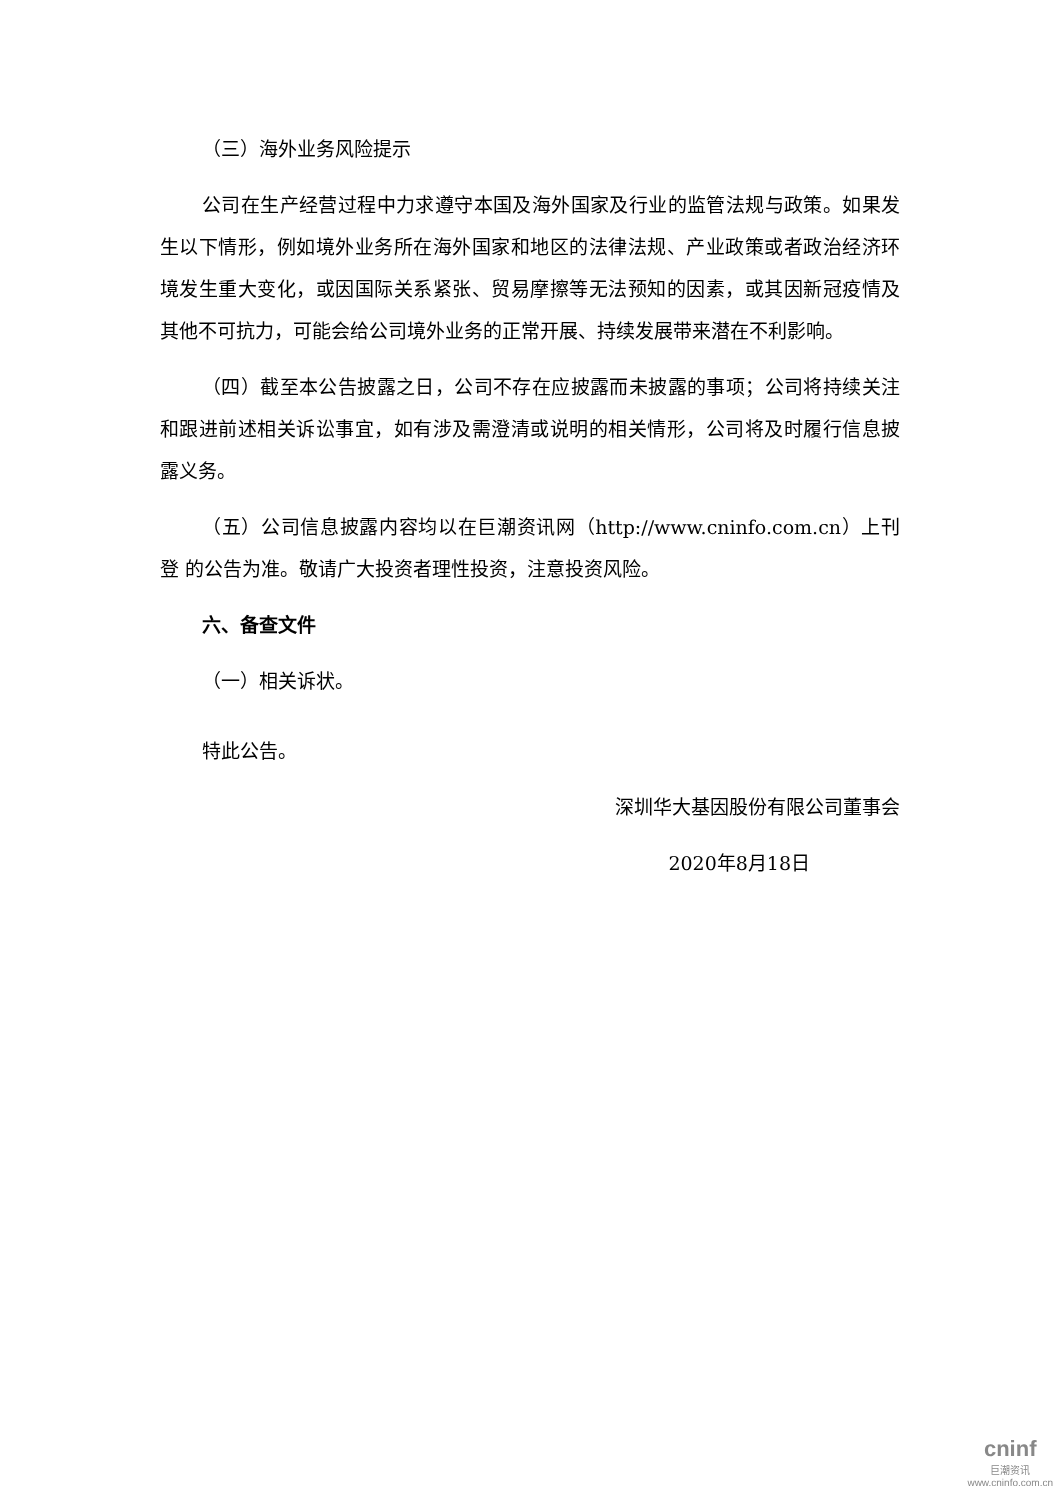（三）海外业务风险提示
公司在生产经营过程中力求遵守本国及海外国家及行业的监管法规与政策。如果发生以下情形，例如境外业务所在海外国家和地区的法律法规、产业政策或者政治经济环境发生重大变化，或因国际关系紧张、贸易摩擦等无法预知的因素，或其因新冠疫情及其他不可抗力，可能会给公司境外业务的正常开展、持续发展带来潜在不利影响。
（四）截至本公告披露之日，公司不存在应披露而未披露的事项；公司将持续关注和跟进前述相关诉讼事宜，如有涉及需澄清或说明的相关情形，公司将及时履行信息披露义务。
（五）公司信息披露内容均以在巨潮资讯网（http://www.cninfo.com.cn）上刊登 的公告为准。敬请广大投资者理性投资，注意投资风险。
六、备查文件
（一）相关诉状。
特此公告。
深圳华大基因股份有限公司董事会
2020年8月18日
cninf
巨潮资讯
www.cninfo.com.cn